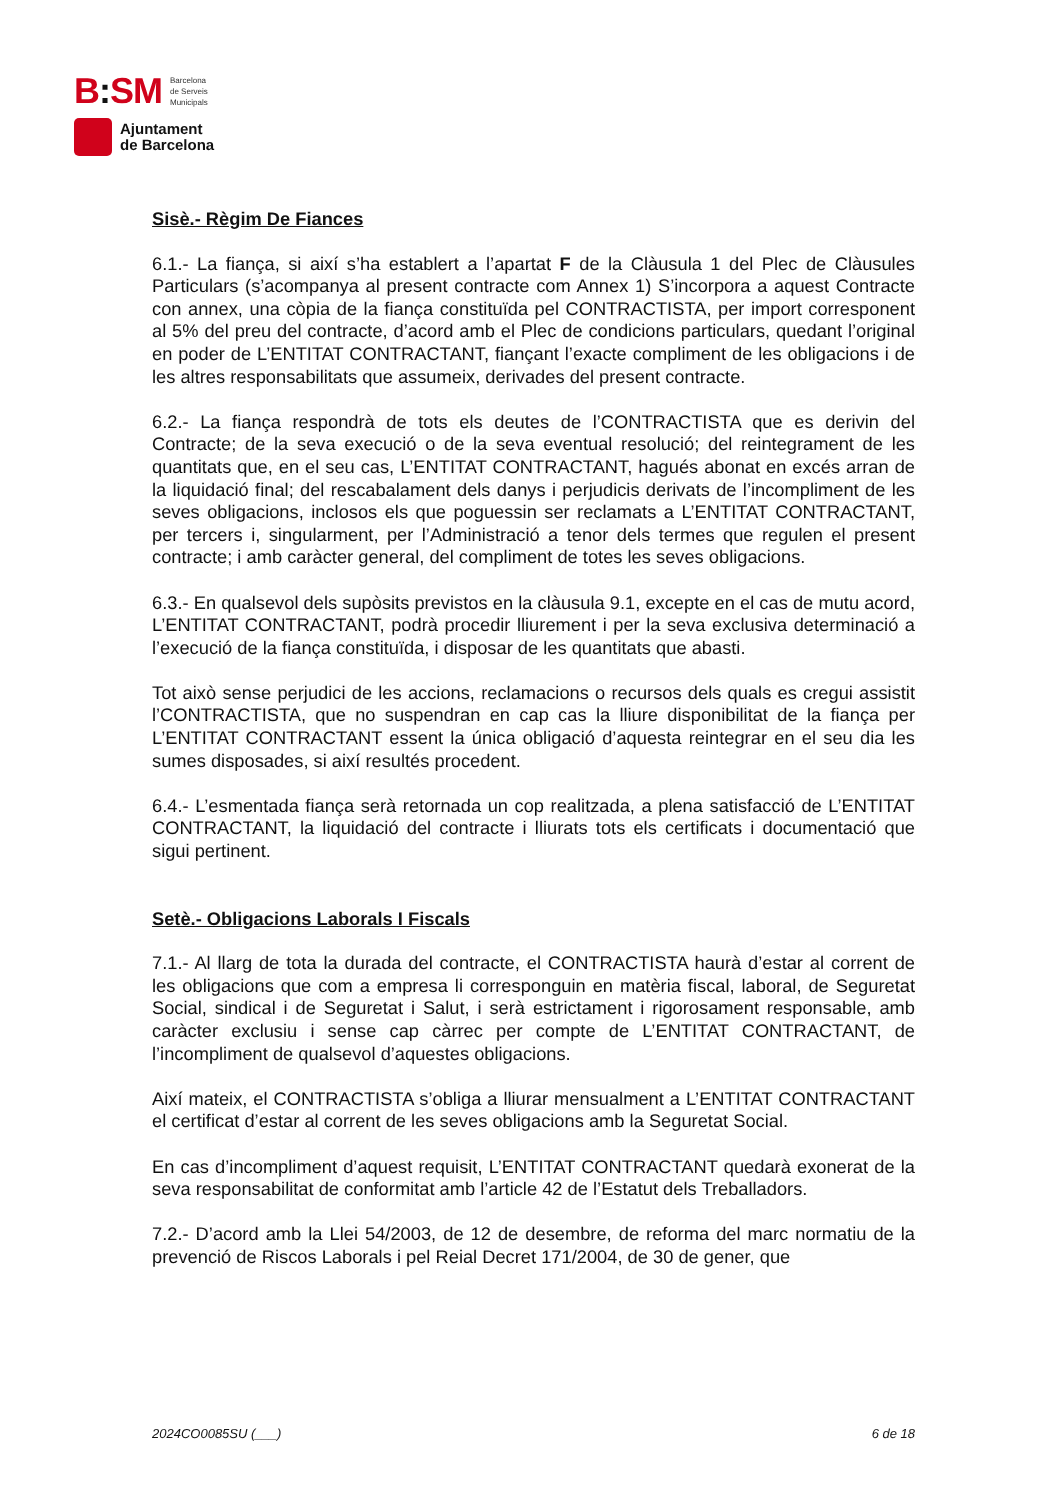B: SM
Barcelona
de Serveis
Municipals
Ajuntament
de Barcelona
Sisè.- Règim De Fiances
6.1.- La fiança, si així s’ha establert a l’apartat F de la Clàusula 1 del Plec de Clàusules Particulars (s’acompanya al present contracte com Annex 1) S’incorpora a aquest Contracte con annex, una còpia de la fiança constituïda pel CONTRACTISTA, per import corresponent al 5% del preu del contracte, d’acord amb el Plec de condicions particulars, quedant l’original en poder de L’ENTITAT CONTRACTANT, fiançant l’exacte compliment de les obligacions i de les altres responsabilitats que assumeix, derivades del present contracte.
6.2.- La fiança respondrà de tots els deutes de l’CONTRACTISTA que es derivin del Contracte; de la seva execució o de la seva eventual resolució; del reintegrament de les quantitats que, en el seu cas, L’ENTITAT CONTRACTANT, hagués abonat en excés arran de la liquidació final; del rescabalament dels danys i perjudicis derivats de l’incompliment de les seves obligacions, inclosos els que poguessin ser reclamats a L’ENTITAT CONTRACTANT, per tercers i, singularment, per l’Administració a tenor dels termes que regulen el present contracte; i amb caràcter general, del compliment de totes les seves obligacions.
6.3.- En qualsevol dels supòsits previstos en la clàusula 9.1, excepte en el cas de mutu acord, L’ENTITAT CONTRACTANT, podrà procedir lliurement i per la seva exclusiva determinació a l’execució de la fiança constituïda, i disposar de les quantitats que abasti.
Tot això sense perjudici de les accions, reclamacions o recursos dels quals es cregui assistit l’CONTRACTISTA, que no suspendran en cap cas la lliure disponibilitat de la fiança per L’ENTITAT CONTRACTANT essent la única obligació d’aquesta reintegrar en el seu dia les sumes disposades, si així resultés procedent.
6.4.- L’esmentada fiança serà retornada un cop realitzada, a plena satisfacció de L’ENTITAT CONTRACTANT, la liquidació del contracte i lliurats tots els certificats i documentació que sigui pertinent.
Setè.- Obligacions Laborals I Fiscals
7.1.- Al llarg de tota la durada del contracte, el CONTRACTISTA haurà d’estar al corrent de les obligacions que com a empresa li corresponguin en matèria fiscal, laboral, de Seguretat Social, sindical i de Seguretat i Salut, i serà estrictament i rigorosament responsable, amb caràcter exclusiu i sense cap càrrec per compte de L’ENTITAT CONTRACTANT, de l’incompliment de qualsevol d’aquestes obligacions.
Així mateix, el CONTRACTISTA s’obliga a lliurar mensualment a L’ENTITAT CONTRACTANT el certificat d’estar al corrent de les seves obligacions amb la Seguretat Social.
En cas d’incompliment d’aquest requisit, L’ENTITAT CONTRACTANT quedarà exonerat de la seva responsabilitat de conformitat amb l’article 42 de l’Estatut dels Treballadors.
7.2.- D’acord amb la Llei 54/2003, de 12 de desembre, de reforma del marc normatiu de la prevenció de Riscos Laborals i pel Reial Decret 171/2004, de 30 de gener, que
2024CO0085SU (___) 6 de 18